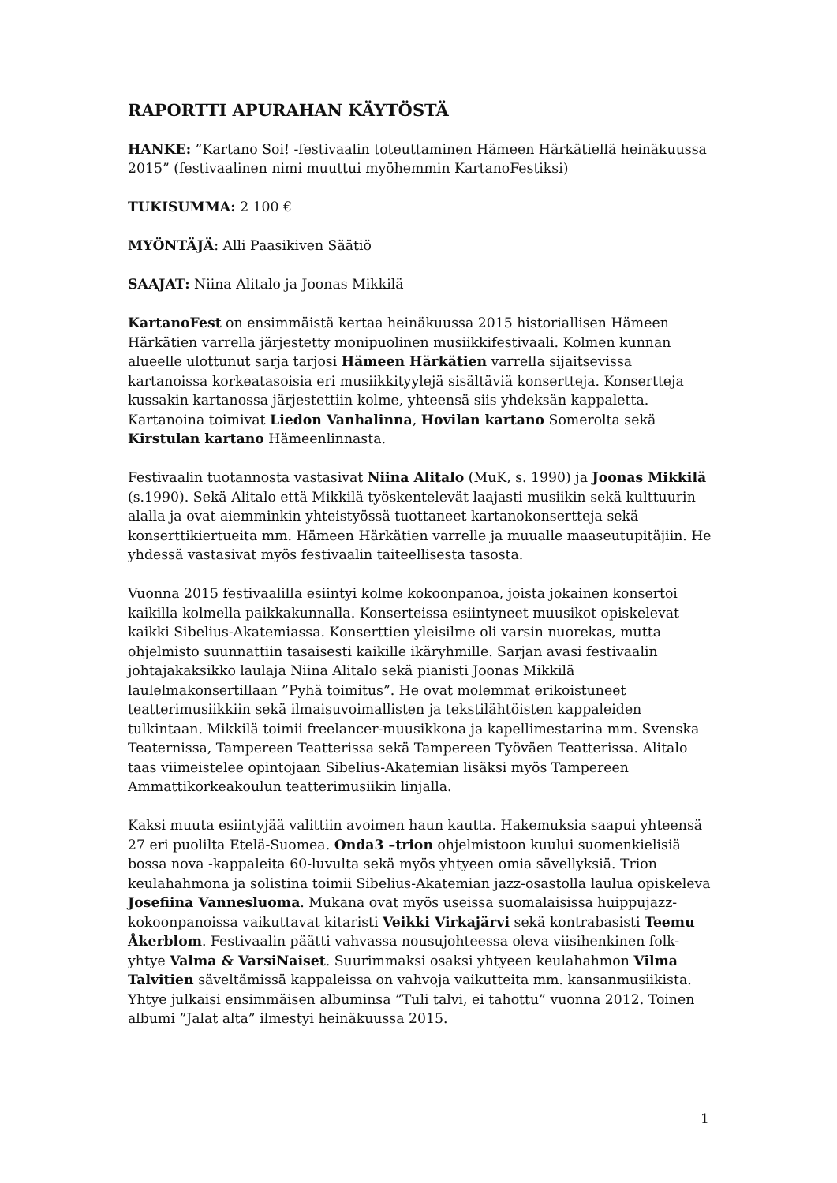RAPORTTI APURAHAN KÄYTÖSTÄ
HANKE: ”Kartano Soi! -festivaalin toteuttaminen Hämeen Härkätiellä heinäkuussa 2015” (festivaalinen nimi muuttui myöhemmin KartanoFestiksi)
TUKISUMMA: 2 100 €
MYÖNTÄJÄ: Alli Paasikiven Säätiö
SAAJAT: Niina Alitalo ja Joonas Mikkilä
KartanoFest on ensimmäistä kertaa heinäkuussa 2015 historiallisen Hämeen Härkätien varrella järjestetty monipuolinen musiikkifestivaali. Kolmen kunnan alueelle ulottunut sarja tarjosi Hämeen Härkätien varrella sijaitsevissa kartanoissa korkeatasoisia eri musiikkityylejä sisältäviä konsertteja. Konsertteja kussakin kartanossa järjestettiin kolme, yhteensä siis yhdeksän kappaletta. Kartanoina toimivat Liedon Vanhalinna, Hovilan kartano Somerolta sekä Kirstulan kartano Hämeenlinnasta.
Festivaalin tuotannosta vastasivat Niina Alitalo (MuK, s. 1990) ja Joonas Mikkilä (s.1990). Sekä Alitalo että Mikkilä työskentelevät laajasti musiikin sekä kulttuurin alalla ja ovat aiemminkin yhteistyössä tuottaneet kartanokonsertteja sekä konserttikiertueita mm. Hämeen Härkätien varrelle ja muualle maaseutupitäjiin. He yhdessä vastasivat myös festivaalin taiteellisesta tasosta.
Vuonna 2015 festivaalilla esiintyi kolme kokoonpanoa, joista jokainen konsertoi kaikilla kolmella paikkakunnalla. Konserteissa esiintyneet muusikot opiskelevat kaikki Sibelius-Akatemiassa. Konserttien yleisilme oli varsin nuorekas, mutta ohjelmisto suunnattiin tasaisesti kaikille ikäryhmille. Sarjan avasi festivaalin johtajakaksikko laulaja Niina Alitalo sekä pianisti Joonas Mikkilä laulelmakonsertillaan ”Pyhä toimitus”. He ovat molemmat erikoistuneet teatterimusiikkiin sekä ilmaisuvoimallisten ja tekstilähtöisten kappaleiden tulkintaan. Mikkilä toimii freelancer-muusikkona ja kapellimestarina mm. Svenska Teaternissa, Tampereen Teatterissa sekä Tampereen Työväen Teatterissa. Alitalo taas viimeistelee opintojaan Sibelius-Akatemian lisäksi myös Tampereen Ammattikorkeakoulun teatterimusiikin linjalla.
Kaksi muuta esiintyjää valittiin avoimen haun kautta. Hakemuksia saapui yhteensä 27 eri puolilta Etelä-Suomea. Onda3 –trion ohjelmistoon kuului suomenkielisiä bossa nova -kappaleita 60-luvulta sekä myös yhtyeen omia sävellyksiä. Trion keulahahmona ja solistina toimii Sibelius-Akatemian jazz-osastolla laulua opiskeleva Josefiina Vannesluoma. Mukana ovat myös useissa suomalaisissa huippujazz-kokoonpanoissa vaikuttavat kitaristi Veikki Virkajärvi sekä kontrabasisti Teemu Åkerblom. Festivaalin päätti vahvassa nousujohteessa oleva viisihenkinen folk-yhtye Valma & VarsiNaiset. Suurimmaksi osaksi yhtyeen keulahahmon Vilma Talvitien säveltämissä kappaleissa on vahvoja vaikutteita mm. kansanmusiikista. Yhtye julkaisi ensimmäisen albuminsa ”Tuli talvi, ei tahottu” vuonna 2012. Toinen albumi ”Jalat alta” ilmestyi heinäkuussa 2015.
1